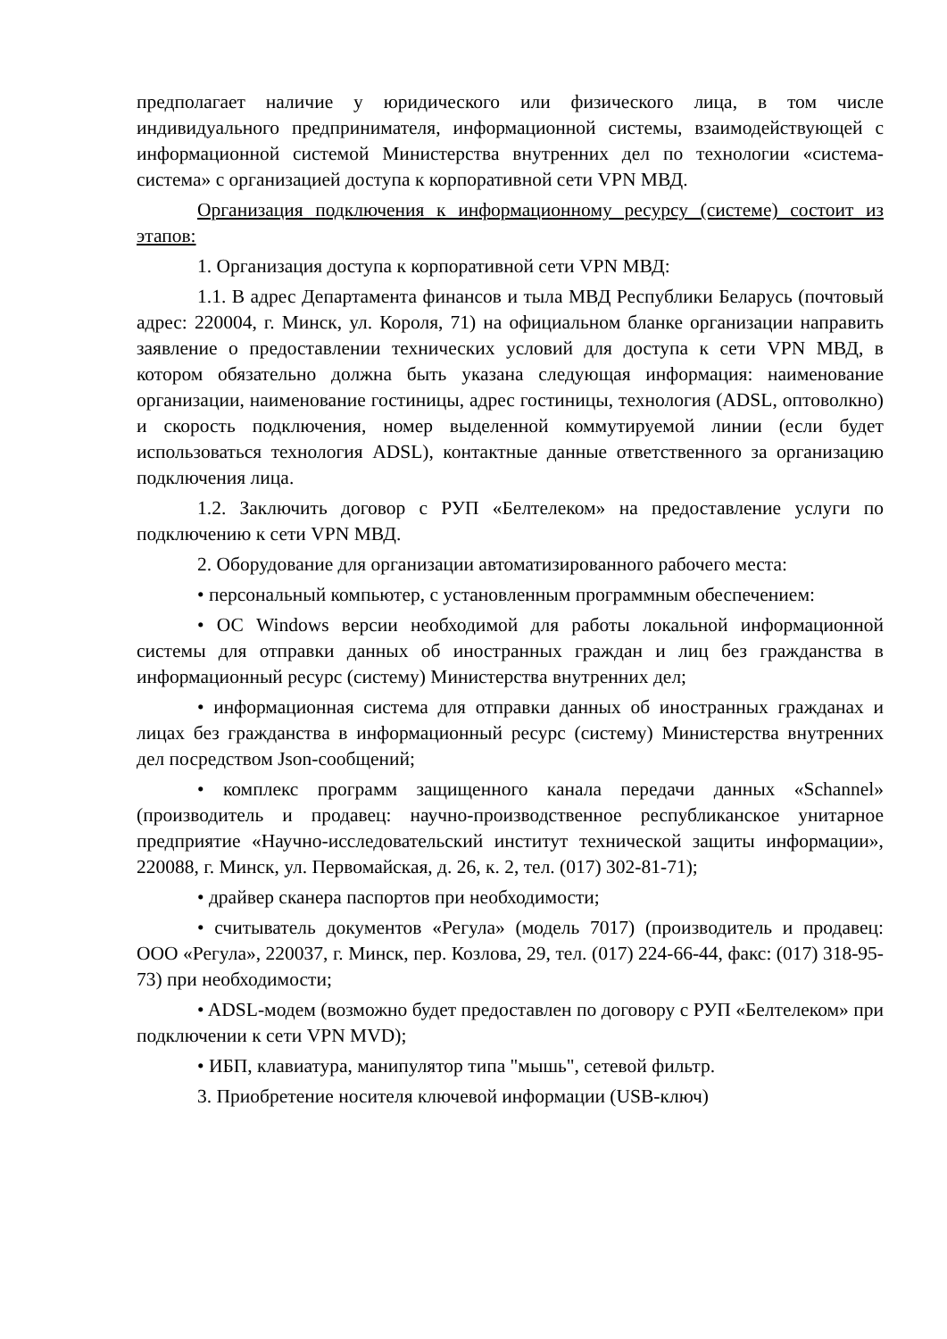предполагает наличие у юридического или физического лица, в том числе индивидуального предпринимателя, информационной системы, взаимодействующей с информационной системой Министерства внутренних дел по технологии «система-система» с организацией доступа к корпоративной сети VPN МВД.
Организация подключения к информационному ресурсу (системе) состоит из этапов:
1. Организация доступа к корпоративной сети VPN МВД:
1.1. В адрес Департамента финансов и тыла МВД Республики Беларусь (почтовый адрес: 220004, г. Минск, ул. Короля, 71) на официальном бланке организации направить заявление о предоставлении технических условий для доступа к сети VPN МВД, в котором обязательно должна быть указана следующая информация: наименование организации, наименование гостиницы, адрес гостиницы, технология (ADSL, оптоволкно) и скорость подключения, номер выделенной коммутируемой линии (если будет использоваться технология ADSL), контактные данные ответственного за организацию подключения лица.
1.2. Заключить договор с РУП «Белтелеком» на предоставление услуги по подключению к сети VPN МВД.
2. Оборудование для организации автоматизированного рабочего места:
• персональный компьютер, с установленным программным обеспечением:
• ОС Windows версии необходимой для работы локальной информационной системы для отправки данных об иностранных граждан и лиц без гражданства в информационный ресурс (систему) Министерства внутренних дел;
• информационная система для отправки данных об иностранных гражданах и лицах без гражданства в информационный ресурс (систему) Министерства внутренних дел посредством Json-сообщений;
• комплекс программ защищенного канала передачи данных «Schannel» (производитель и продавец: научно-производственное республиканское унитарное предприятие «Научно-исследовательский институт технической защиты информации», 220088, г. Минск, ул. Первомайская, д. 26, к. 2, тел. (017) 302-81-71);
• драйвер сканера паспортов при необходимости;
• считыватель документов «Регула» (модель 7017) (производитель и продавец: ООО «Регула», 220037, г. Минск, пер. Козлова, 29, тел. (017) 224-66-44, факс: (017) 318-95-73) при необходимости;
• ADSL-модем (возможно будет предоставлен по договору с РУП «Белтелеком» при подключении к сети VPN MVD);
• ИБП, клавиатура, манипулятор типа "мышь", сетевой фильтр.
3. Приобретение носителя ключевой информации (USB-ключ)